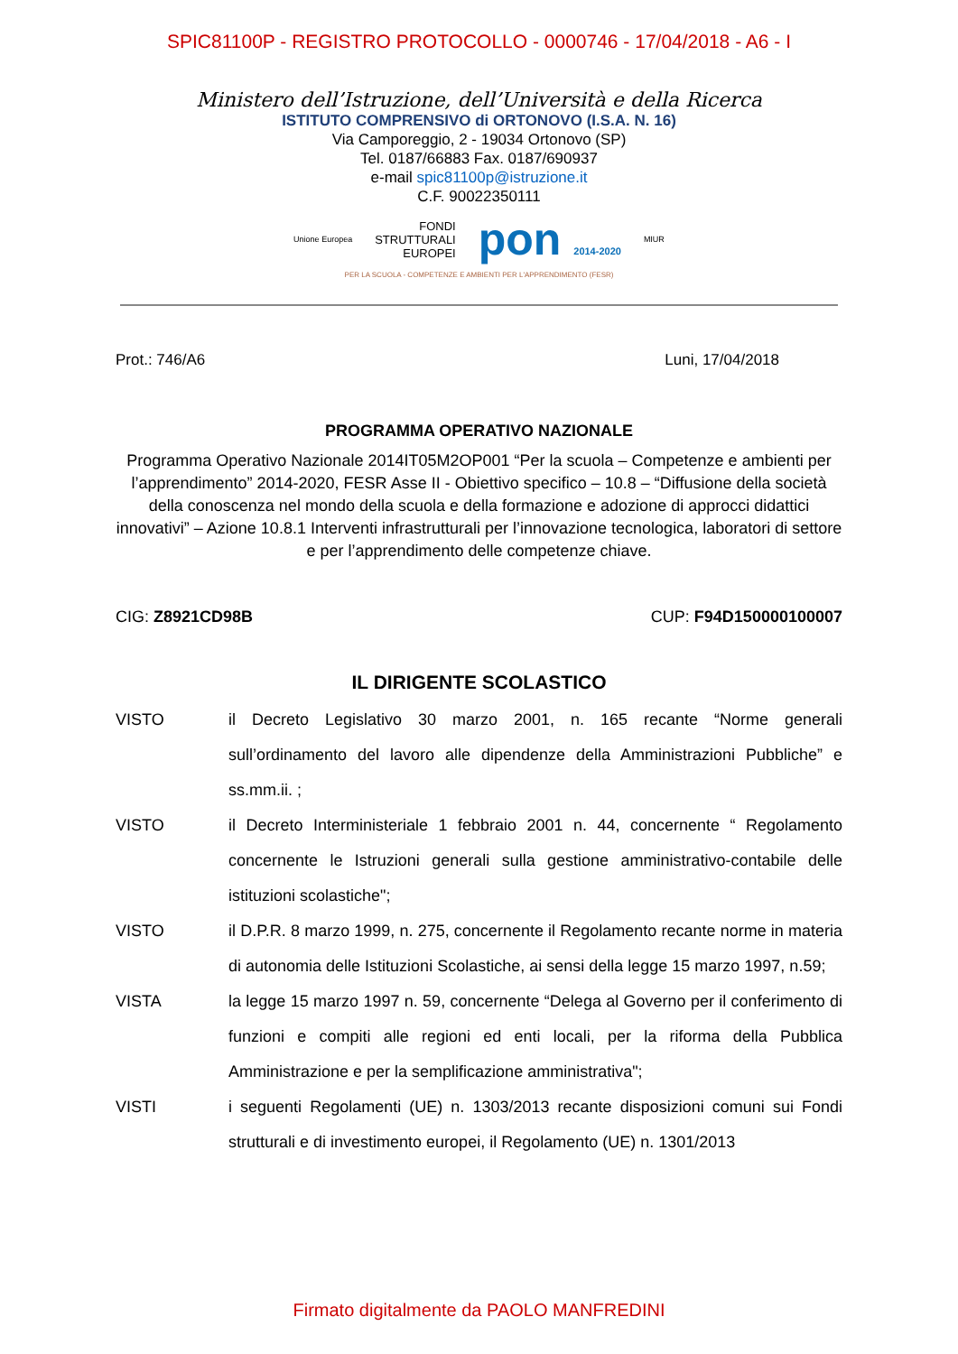SPIC81100P - REGISTRO PROTOCOLLO - 0000746 - 17/04/2018 - A6 - I
Ministero dell’Istruzione, dell’Università e della Ricerca
ISTITUTO COMPRENSIVO di ORTONOVO (I.S.A. N. 16)
Via Camporeggio, 2 - 19034 Ortonovo (SP)
Tel. 0187/66883 Fax. 0187/690937
e-mail spic81100p@istruzione.it
C.F. 90022350111
Unione Europea FONDI
STRUTTURALI
EUROPEI pon 2014-2020 MIUR
PER LA SCUOLA - COMPETENZE E AMBIENTI PER L'APPRENDIMENTO (FESR)
Prot.: 746/A6 Luni, 17/04/2018
PROGRAMMA OPERATIVO NAZIONALE
Programma Operativo Nazionale 2014IT05M2OP001 “Per la scuola – Competenze e ambienti per l’apprendimento” 2014-2020, FESR Asse II - Obiettivo specifico – 10.8 – “Diffusione della società della conoscenza nel mondo della scuola e della formazione e adozione di approcci didattici innovativi” – Azione 10.8.1 Interventi infrastrutturali per l’innovazione tecnologica, laboratori di settore e per l’apprendimento delle competenze chiave.
CIG: Z8921CD98B CUP: F94D150000100007
IL DIRIGENTE SCOLASTICO
VISTO il Decreto Legislativo 30 marzo 2001, n. 165 recante “Norme generali sull’ordinamento del lavoro alle dipendenze della Amministrazioni Pubbliche” e ss.mm.ii. ;
VISTO il Decreto Interministeriale 1 febbraio 2001 n. 44, concernente “ Regolamento concernente le Istruzioni generali sulla gestione amministrativo-contabile delle istituzioni scolastiche";
VISTO il D.P.R. 8 marzo 1999, n. 275, concernente il Regolamento recante norme in materia di autonomia delle Istituzioni Scolastiche, ai sensi della legge 15 marzo 1997, n.59;
VISTA la legge 15 marzo 1997 n. 59, concernente “Delega al Governo per il conferimento di funzioni e compiti alle regioni ed enti locali, per la riforma della Pubblica Amministrazione e per la semplificazione amministrativa";
VISTI i seguenti Regolamenti (UE) n. 1303/2013 recante disposizioni comuni sui Fondi strutturali e di investimento europei, il Regolamento (UE) n. 1301/2013
Firmato digitalmente da PAOLO MANFREDINI